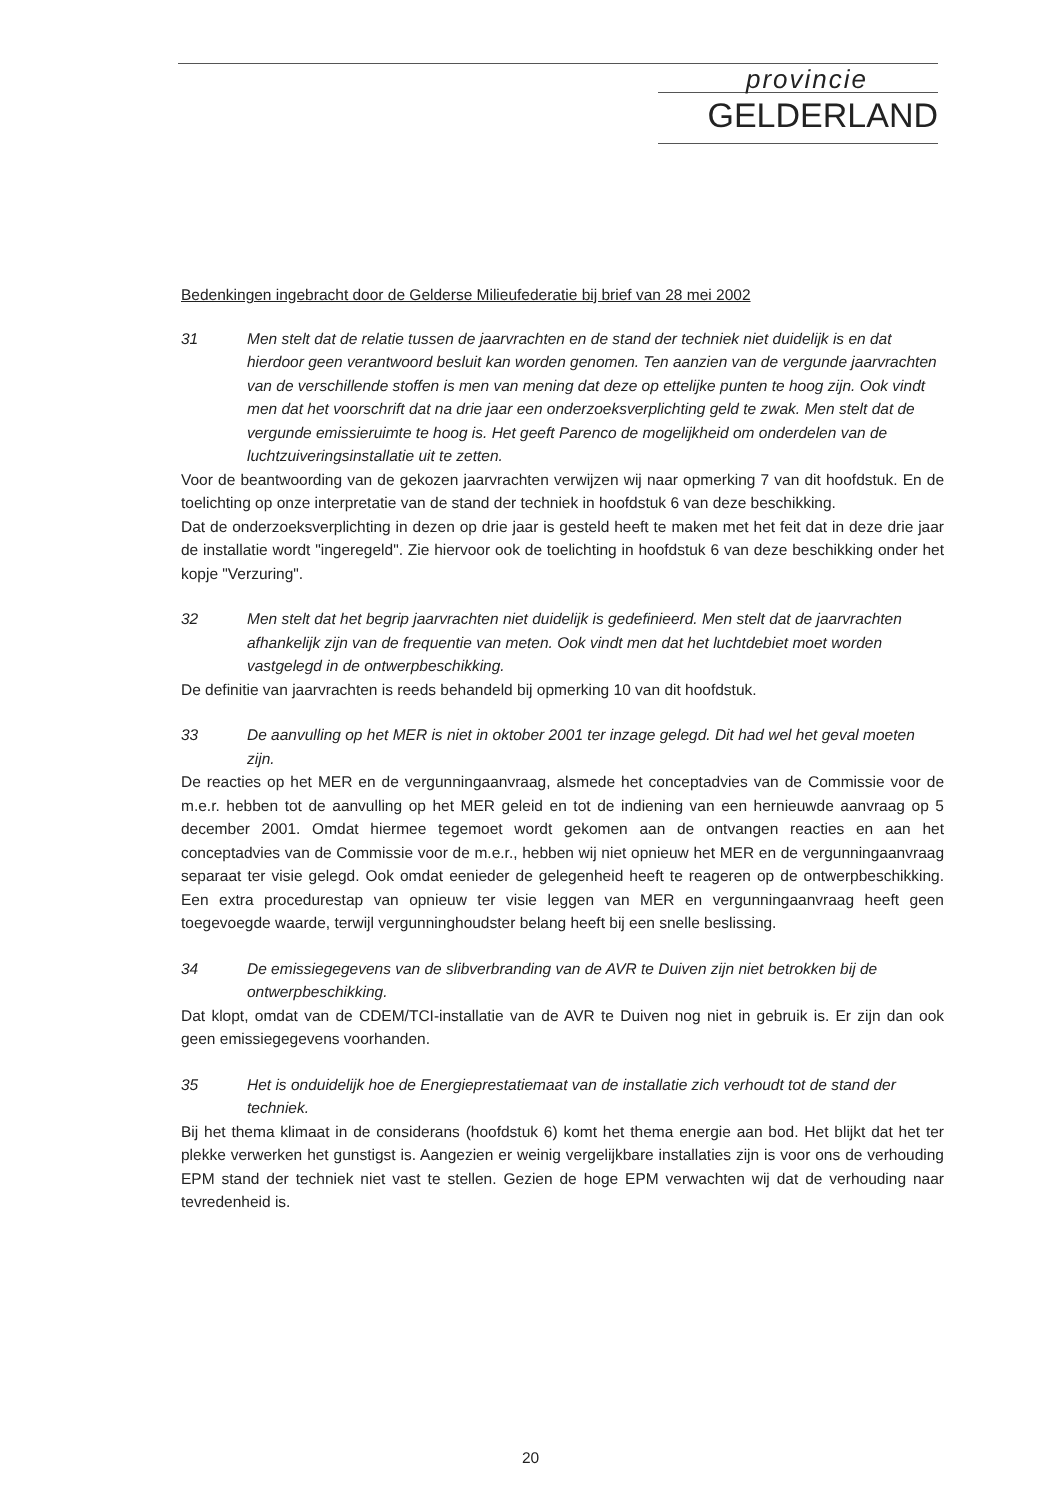provincie
GELDERLAND
Bedenkingen ingebracht door de Gelderse Milieufederatie bij brief van 28 mei 2002
31 Men stelt dat de relatie tussen de jaarvrachten en de stand der techniek niet duidelijk is en dat hierdoor geen verantwoord besluit kan worden genomen. Ten aanzien van de vergunde jaarvrachten van de verschillende stoffen is men van mening dat deze op ettelijke punten te hoog zijn. Ook vindt men dat het voorschrift dat na drie jaar een onderzoeksverplichting geld te zwak. Men stelt dat de vergunde emissieruimte te hoog is. Het geeft Parenco de mogelijkheid om onderdelen van de luchtzuiveringsinstallatie uit te zetten.
Voor de beantwoording van de gekozen jaarvrachten verwijzen wij naar opmerking 7 van dit hoofdstuk. En de toelichting op onze interpretatie van de stand der techniek in hoofdstuk 6 van deze beschikking.
Dat de onderzoeksverplichting in dezen op drie jaar is gesteld heeft te maken met het feit dat in deze drie jaar de installatie wordt "ingeregeld". Zie hiervoor ook de toelichting in hoofdstuk 6 van deze beschikking onder het kopje "Verzuring".
32 Men stelt dat het begrip jaarvrachten niet duidelijk is gedefinieerd. Men stelt dat de jaarvrachten afhankelijk zijn van de frequentie van meten. Ook vindt men dat het luchtdebiet moet worden vastgelegd in de ontwerpbeschikking.
De definitie van jaarvrachten is reeds behandeld bij opmerking 10 van dit hoofdstuk.
33 De aanvulling op het MER is niet in oktober 2001 ter inzage gelegd. Dit had wel het geval moeten zijn.
De reacties op het MER en de vergunningaanvraag, alsmede het conceptadvies van de Commissie voor de m.e.r. hebben tot de aanvulling op het MER geleid en tot de indiening van een hernieuwde aanvraag op 5 december 2001. Omdat hiermee tegemoet wordt gekomen aan de ontvangen reacties en aan het conceptadvies van de Commissie voor de m.e.r., hebben wij niet opnieuw het MER en de vergunningaanvraag separaat ter visie gelegd. Ook omdat eenieder de gelegenheid heeft te reageren op de ontwerpbeschikking. Een extra procedurestap van opnieuw ter visie leggen van MER en vergunningaanvraag heeft geen toegevoegde waarde, terwijl vergunninghoudster belang heeft bij een snelle beslissing.
34 De emissiegegevens van de slibverbranding van de AVR te Duiven zijn niet betrokken bij de ontwerpbeschikking.
Dat klopt, omdat van de CDEM/TCI-installatie van de AVR te Duiven nog niet in gebruik is. Er zijn dan ook geen emissiegegevens voorhanden.
35 Het is onduidelijk hoe de Energieprestatiemaat van de installatie zich verhoudt tot de stand der techniek.
Bij het thema klimaat in de considerans (hoofdstuk 6) komt het thema energie aan bod. Het blijkt dat het ter plekke verwerken het gunstigst is. Aangezien er weinig vergelijkbare installaties zijn is voor ons de verhouding EPM stand der techniek niet vast te stellen. Gezien de hoge EPM verwachten wij dat de verhouding naar tevredenheid is.
20